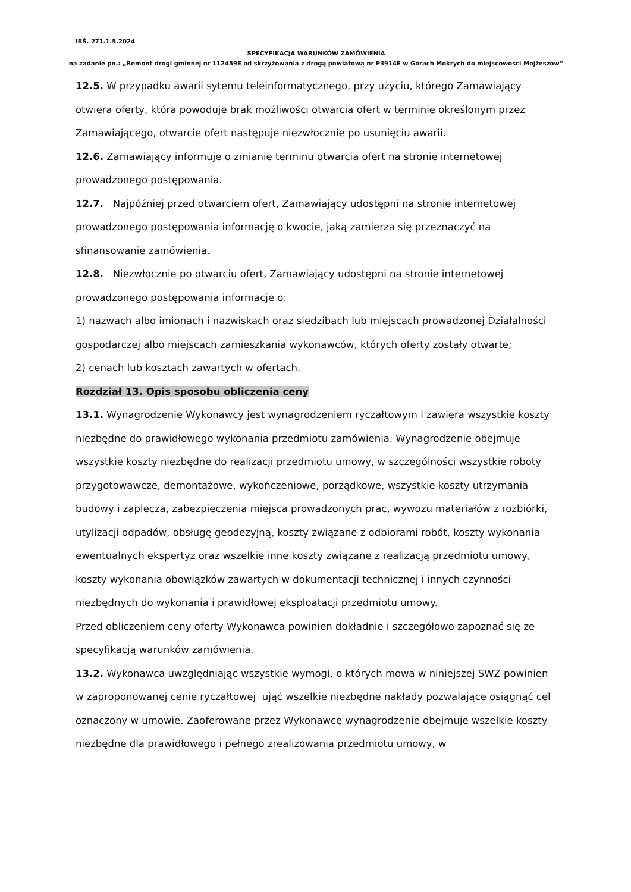IRŚ. 271.1.5.2024
SPECYFIKACJA WARUNKÓW ZAMÓWIENIA
na zadanie pn.: „Remont drogi gminnej nr 112459E od skrzyżowania z drogą powiatową nr P3914E w Górach Mokrych do miejscowości Mojżeszów”
12.5. W przypadku awarii sytemu teleinformatycznego, przy użyciu, którego Zamawiający otwiera oferty, która powoduje brak możliwości otwarcia ofert w terminie określonym przez Zamawiającego, otwarcie ofert następuje niezwłocznie po usunięciu awarii.
12.6. Zamawiający informuje o zmianie terminu otwarcia ofert na stronie internetowej prowadzonego postępowania.
12.7. Najpóźniej przed otwarciem ofert, Zamawiający udostępni na stronie internetowej prowadzonego postępowania informację o kwocie, jaką zamierza się przeznaczyć na sfinansowanie zamówienia.
12.8. Niezwłocznie po otwarciu ofert, Zamawiający udostępni na stronie internetowej prowadzonego postępowania informacje o:
1) nazwach albo imionach i nazwiskach oraz siedzibach lub miejscach prowadzonej Działalności gospodarczej albo miejscach zamieszkania wykonawców, których oferty zostały otwarte;
2) cenach lub kosztach zawartych w ofertach.
Rozdział 13. Opis sposobu obliczenia ceny
13.1. Wynagrodzenie Wykonawcy jest wynagrodzeniem ryczałtowym i zawiera wszystkie koszty niezbędne do prawidłowego wykonania przedmiotu zamówienia. Wynagrodzenie obejmuje wszystkie koszty niezbędne do realizacji przedmiotu umowy, w szczególności wszystkie roboty przygotowawcze, demontażowe, wykończeniowe, porządkowe, wszystkie koszty utrzymania budowy i zaplecza, zabezpieczenia miejsca prowadzonych prac, wywozu materiałów z rozbiórki, utylizacji odpadów, obsługę geodezyjną, koszty związane z odbiorami robót, koszty wykonania ewentualnych ekspertyz oraz wszelkie inne koszty związane z realizacją przedmiotu umowy, koszty wykonania obowiązków zawartych w dokumentacji technicznej i innych czynności niezbędnych do wykonania i prawidłowej eksploatacji przedmiotu umowy.
Przed obliczeniem ceny oferty Wykonawca powinien dokładnie i szczegółowo zapoznać się ze specyfikacją warunków zamówienia.
13.2. Wykonawca uwzględniając wszystkie wymogi, o których mowa w niniejszej SWZ powinien w zaproponowanej cenie ryczałtowej ująć wszelkie niezbędne nakłady pozwalające osiągnąć cel oznaczony w umowie. Zaoferowane przez Wykonawcę wynagrodzenie obejmuje wszelkie koszty niezbędne dla prawidłowego i pełnego zrealizowania przedmiotu umowy, w